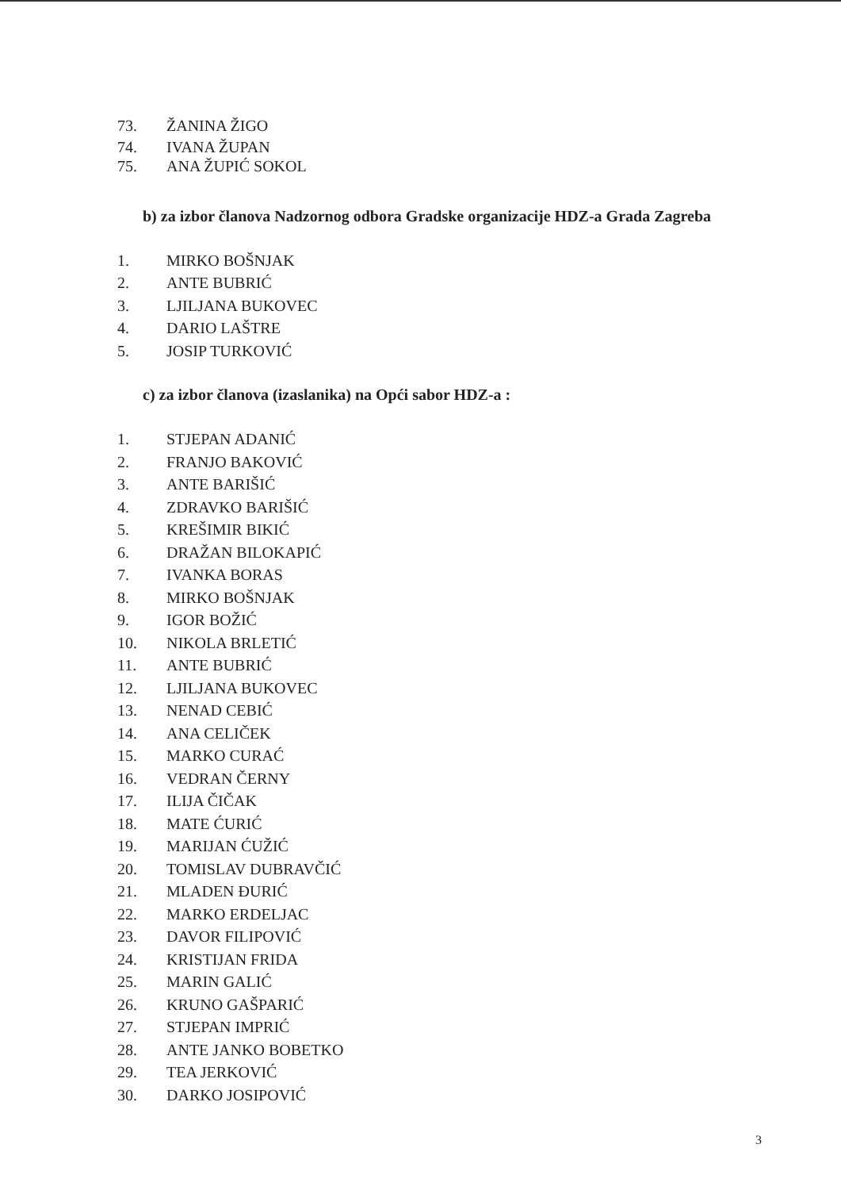73. ŽANINA ŽIGO
74. IVANA ŽUPAN
75. ANA ŽUPIĆ SOKOL
b) za izbor članova Nadzornog odbora Gradske organizacije HDZ-a Grada Zagreba
1. MIRKO BOŠNJAK
2. ANTE BUBRIĆ
3. LJILJANA BUKOVEC
4. DARIO LAŠTRE
5. JOSIP TURKOVIĆ
c) za izbor članova (izaslanika) na Opći sabor HDZ-a :
1. STJEPAN ADANIĆ
2. FRANJO BAKOVIĆ
3. ANTE BARIŠIĆ
4. ZDRAVKO BARIŠIĆ
5. KREŠIMIR BIKIĆ
6. DRAŽAN BILOKAPIĆ
7. IVANKA BORAS
8. MIRKO BOŠNJAK
9. IGOR BOŽIĆ
10. NIKOLA BRLETIĆ
11. ANTE BUBRIĆ
12. LJILJANA BUKOVEC
13. NENAD CEBIĆ
14. ANA CELIČEK
15. MARKO CURAĆ
16. VEDRAN ČERNY
17. ILIJA ČIČAK
18. MATE ĆURIĆ
19. MARIJAN ĆUŽIĆ
20. TOMISLAV DUBRAVČIĆ
21. MLADEN ĐURIĆ
22. MARKO ERDELJAC
23. DAVOR FILIPOVIĆ
24. KRISTIJAN FRIDA
25. MARIN GALIĆ
26. KRUNO GAŠPARIĆ
27. STJEPAN IMPRIĆ
28. ANTE JANKO BOBETKO
29. TEA JERKOVIĆ
30. DARKO JOSIPOVIĆ
3